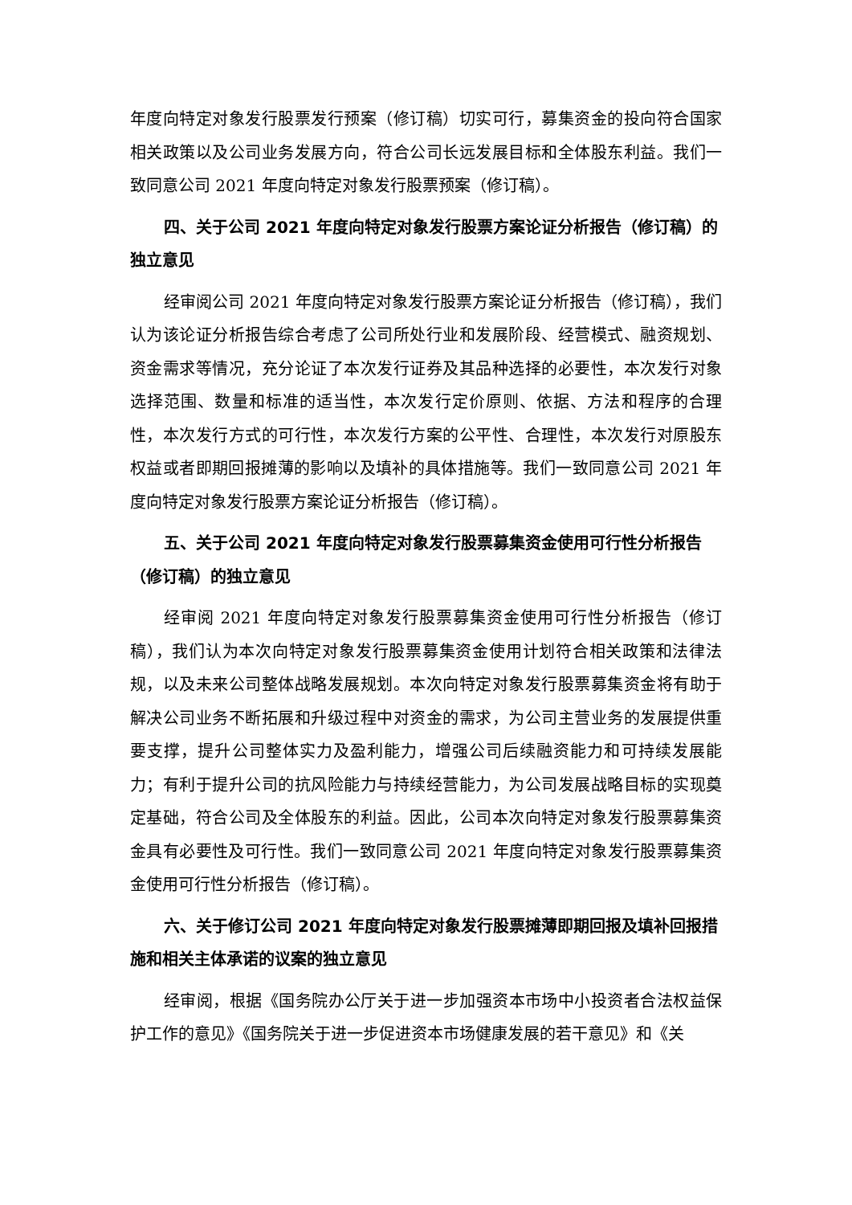年度向特定对象发行股票发行预案（修订稿）切实可行，募集资金的投向符合国家相关政策以及公司业务发展方向，符合公司长远发展目标和全体股东利益。我们一致同意公司 2021 年度向特定对象发行股票预案（修订稿）。
四、关于公司 2021 年度向特定对象发行股票方案论证分析报告（修订稿）的独立意见
经审阅公司 2021 年度向特定对象发行股票方案论证分析报告（修订稿），我们认为该论证分析报告综合考虑了公司所处行业和发展阶段、经营模式、融资规划、资金需求等情况，充分论证了本次发行证券及其品种选择的必要性，本次发行对象选择范围、数量和标准的适当性，本次发行定价原则、依据、方法和程序的合理性，本次发行方式的可行性，本次发行方案的公平性、合理性，本次发行对原股东权益或者即期回报摊薄的影响以及填补的具体措施等。我们一致同意公司 2021 年度向特定对象发行股票方案论证分析报告（修订稿）。
五、关于公司 2021 年度向特定对象发行股票募集资金使用可行性分析报告（修订稿）的独立意见
经审阅 2021 年度向特定对象发行股票募集资金使用可行性分析报告（修订稿），我们认为本次向特定对象发行股票募集资金使用计划符合相关政策和法律法规，以及未来公司整体战略发展规划。本次向特定对象发行股票募集资金将有助于解决公司业务不断拓展和升级过程中对资金的需求，为公司主营业务的发展提供重要支撑，提升公司整体实力及盈利能力，增强公司后续融资能力和可持续发展能力；有利于提升公司的抗风险能力与持续经营能力，为公司发展战略目标的实现奠定基础，符合公司及全体股东的利益。因此，公司本次向特定对象发行股票募集资金具有必要性及可行性。我们一致同意公司 2021 年度向特定对象发行股票募集资金使用可行性分析报告（修订稿）。
六、关于修订公司 2021 年度向特定对象发行股票摊薄即期回报及填补回报措施和相关主体承诺的议案的独立意见
经审阅，根据《国务院办公厅关于进一步加强资本市场中小投资者合法权益保护工作的意见》《国务院关于进一步促进资本市场健康发展的若干意见》和《关